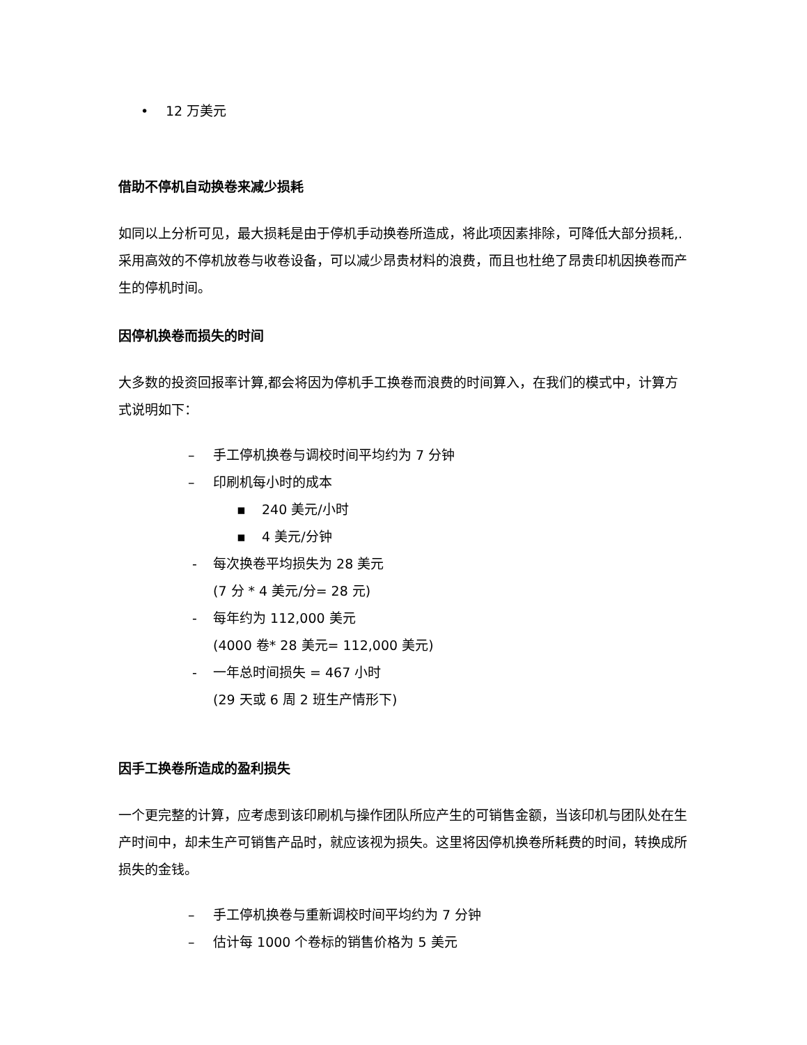• 12 万美元
借助不停机自动换卷来减少损耗
如同以上分析可见，最大损耗是由于停机手动换卷所造成，将此项因素排除，可降低大部分损耗,.采用高效的不停机放卷与收卷设备，可以减少昂贵材料的浪费，而且也杜绝了昂贵印机因换卷而产生的停机时间。
因停机换卷而损失的时间
大多数的投资回报率计算,都会将因为停机手工换卷而浪费的时间算入，在我们的模式中，计算方式说明如下：
– 手工停机换卷与调校时间平均约为 7 分钟
– 印刷机每小时的成本
▪ 240 美元/小时
▪ 4 美元/分钟
- 每次换卷平均损失为 28 美元
(7 分 * 4 美元/分= 28 元)
- 每年约为 112,000 美元
(4000 卷* 28 美元= 112,000 美元)
- 一年总时间损失 = 467 小时
(29 天或 6 周 2 班生产情形下)
因手工换卷所造成的盈利损失
一个更完整的计算，应考虑到该印刷机与操作团队所应产生的可销售金额，当该印机与团队处在生产时间中，却未生产可销售产品时，就应该视为损失。这里将因停机换卷所耗费的时间，转换成所损失的金钱。
– 手工停机换卷与重新调校时间平均约为 7 分钟
– 估计每 1000 个卷标的销售价格为 5 美元